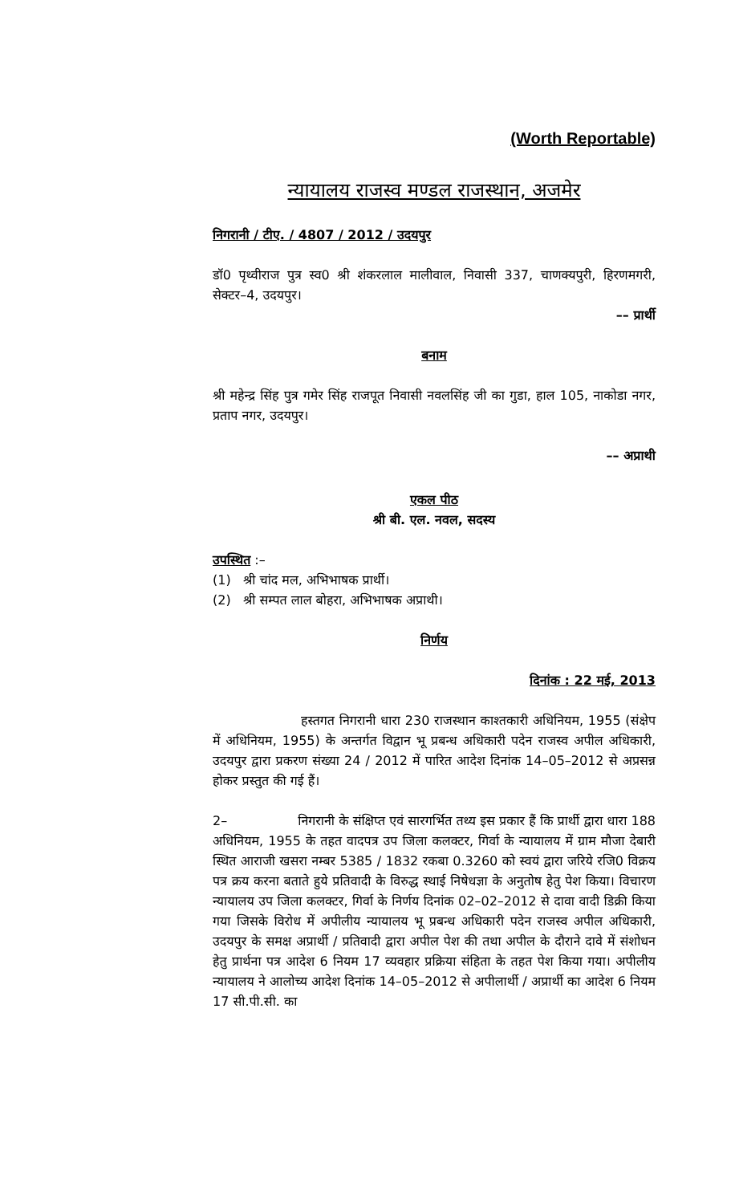(Worth Reportable)
न्यायालय राजस्व मण्डल राजस्थान, अजमेर
निगरानी / टीए. / 4807 / 2012 / उदयपुर
डॉ0 पृथ्वीराज पुत्र स्व0 श्री शंकरलाल मालीवाल, निवासी 337, चाणक्यपुरी, हिरणमगरी, सेक्टर–4, उदयपुर।
–– प्रार्थी
बनाम
श्री महेन्द्र सिंह पुत्र गमेर सिंह राजपूत निवासी नवलसिंह जी का गुडा, हाल 105, नाकोडा नगर, प्रताप नगर, उदयपुर।
–– अप्राथी
एकल पीठ
श्री बी. एल. नवल, सदस्य
उपस्थित :–
(1) श्री चांद मल, अभिभाषक प्रार्थी।
(2) श्री सम्पत लाल बोहरा, अभिभाषक अप्राथी।
निर्णय
दिनांक : 22 मई, 2013
हस्तगत निगरानी धारा 230 राजस्थान काश्तकारी अधिनियम, 1955 (संक्षेप में अधिनियम, 1955) के अन्तर्गत विद्वान भू प्रबन्ध अधिकारी पदेन राजस्व अपील अधिकारी, उदयपुर द्वारा प्रकरण संख्या 24 / 2012 में पारित आदेश दिनांक 14–05–2012 से अप्रसन्न होकर प्रस्तुत की गई हैं।
2– निगरानी के संक्षिप्त एवं सारगर्भित तथ्य इस प्रकार हैं कि प्रार्थी द्वारा धारा 188 अधिनियम, 1955 के तहत वादपत्र उप जिला कलक्टर, गिर्वा के न्यायालय में ग्राम मौजा देबारी स्थित आराजी खसरा नम्बर 5385 / 1832 रकबा 0.3260 को स्वयं द्वारा जरिये रजि0 विक्रय पत्र क्रय करना बताते हुये प्रतिवादी के विरुद्ध स्थाई निषेधज्ञा के अनुतोष हेतु पेश किया। विचारण न्यायालय उप जिला कलक्टर, गिर्वा के निर्णय दिनांक 02–02–2012 से दावा वादी डिक्री किया गया जिसके विरोध में अपीलीय न्यायालय भू प्रबन्ध अधिकारी पदेन राजस्व अपील अधिकारी, उदयपुर के समक्ष अप्रार्थी / प्रतिवादी द्वारा अपील पेश की तथा अपील के दौराने दावे में संशोधन हेतु प्रार्थना पत्र आदेश 6 नियम 17 व्यवहार प्रक्रिया संहिता के तहत पेश किया गया। अपीलीय न्यायालय ने आलोच्य आदेश दिनांक 14–05–2012 से अपीलार्थी / अप्रार्थी का आदेश 6 नियम 17 सी.पी.सी. का